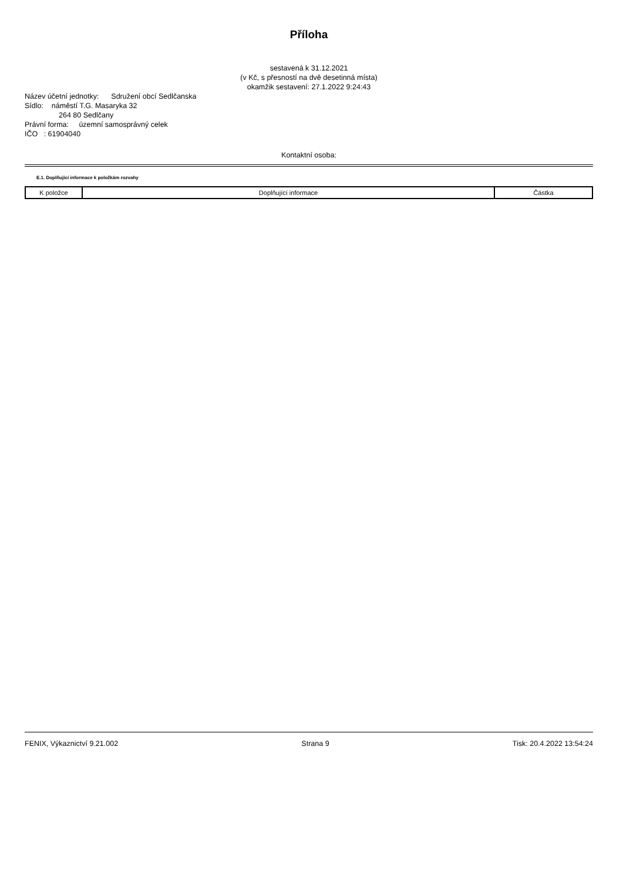Příloha
sestavená k 31.12.2021
(v Kč, s přesností na dvě desetinná místa)
okamžik sestavení: 27.1.2022 9:24:43
Název účetní jednotky: Sdružení obcí Sedlčanska
Sídlo: náměstí T.G. Masaryka 32
264 80 Sedlčany
Právní forma: územní samosprávný celek
IČO : 61904040
Kontaktní osoba:
E.1. Doplňující informace k položkám rozvahy
| K položce | Doplňující informace | Částka |
| --- | --- | --- |
FENIX, Výkaznictví 9.21.002 Strana 9 Tisk: 20.4.2022 13:54:24